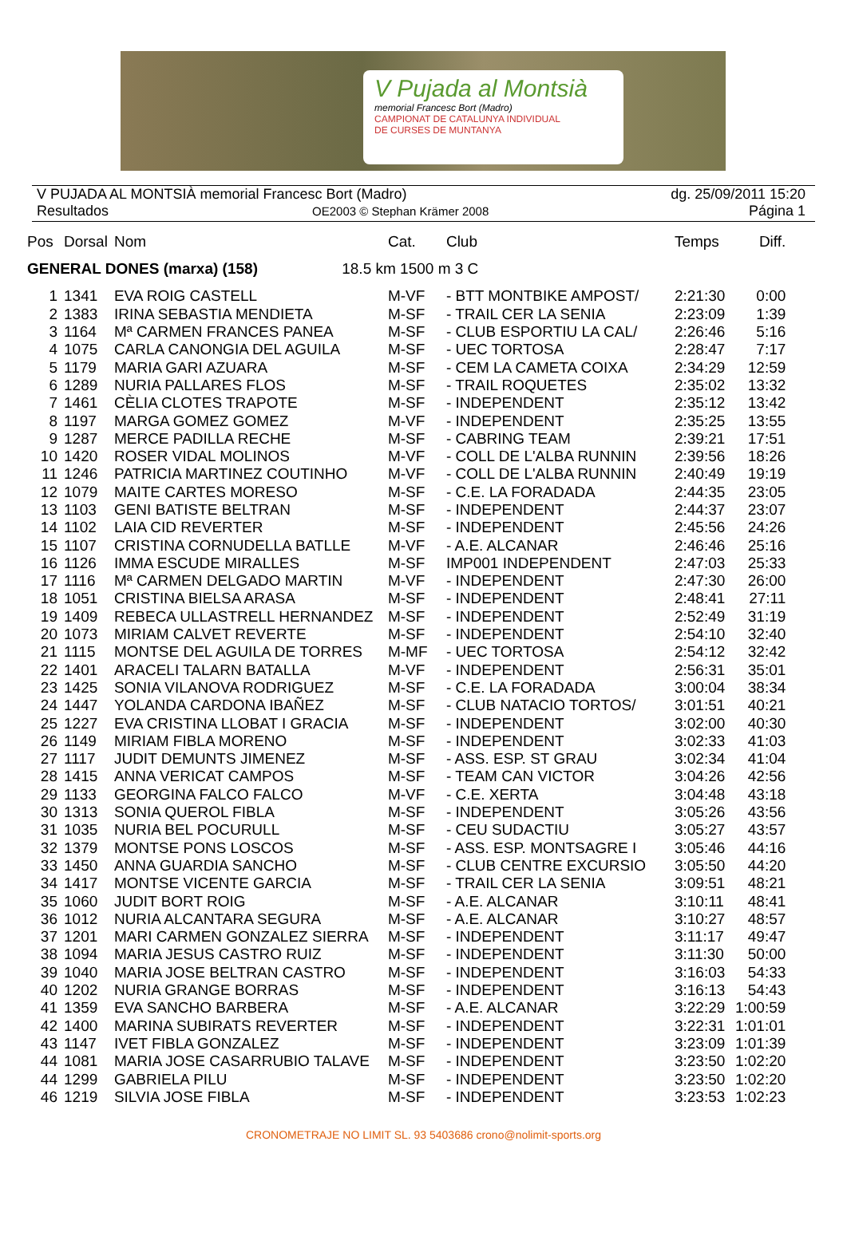V Pujada al Montsià
memorial Francesc Bort (Madro)
CAMPIONAT DE CATALUNYA INDIVIDUAL
DE CURSES DE MUNTANYA
V PUJADA AL MONTSIÀ memorial Francesc Bort (Madro)
Resultados OE2003 © Stephan Krämer 2008
dg. 25/09/2011 15:20
Página 1
| Pos | Dorsal | Nom | Cat. | Club | Temps | Diff. |
| --- | --- | --- | --- | --- | --- | --- |
| GENERAL DONES (marxa) (158) 18.5 km 1500 m 3 C | | | | | | |
| 1 | 1341 | EVA ROIG CASTELL | M-VF | - BTT MONTBIKE AMPOST/ | 2:21:30 | 0:00 |
| 2 | 1383 | IRINA SEBASTIA MENDIETA | M-SF | - TRAIL CER LA SENIA | 2:23:09 | 1:39 |
| 3 | 1164 | Mª CARMEN FRANCES PANEA | M-SF | - CLUB ESPORTIU LA CAL/ | 2:26:46 | 5:16 |
| 4 | 1075 | CARLA CANONGIA DEL AGUILA | M-SF | - UEC TORTOSA | 2:28:47 | 7:17 |
| 5 | 1179 | MARIA GARI AZUARA | M-SF | - CEM LA CAMETA COIXA | 2:34:29 | 12:59 |
| 6 | 1289 | NURIA PALLARES FLOS | M-SF | - TRAIL ROQUETES | 2:35:02 | 13:32 |
| 7 | 1461 | CÈLIA CLOTES TRAPOTE | M-SF | - INDEPENDENT | 2:35:12 | 13:42 |
| 8 | 1197 | MARGA GOMEZ GOMEZ | M-VF | - INDEPENDENT | 2:35:25 | 13:55 |
| 9 | 1287 | MERCE PADILLA RECHE | M-SF | - CABRING TEAM | 2:39:21 | 17:51 |
| 10 | 1420 | ROSER VIDAL MOLINOS | M-VF | - COLL DE L'ALBA RUNNIN | 2:39:56 | 18:26 |
| 11 | 1246 | PATRICIA MARTINEZ COUTINHO | M-VF | - COLL DE L'ALBA RUNNIN | 2:40:49 | 19:19 |
| 12 | 1079 | MAITE CARTES MORESO | M-SF | - C.E. LA FORADADA | 2:44:35 | 23:05 |
| 13 | 1103 | GENI BATISTE BELTRAN | M-SF | - INDEPENDENT | 2:44:37 | 23:07 |
| 14 | 1102 | LAIA CID REVERTER | M-SF | - INDEPENDENT | 2:45:56 | 24:26 |
| 15 | 1107 | CRISTINA CORNUDELLA BATLLE | M-VF | - A.E. ALCANAR | 2:46:46 | 25:16 |
| 16 | 1126 | IMMA ESCUDE MIRALLES | M-SF | IMP001 INDEPENDENT | 2:47:03 | 25:33 |
| 17 | 1116 | Mª CARMEN DELGADO MARTIN | M-VF | - INDEPENDENT | 2:47:30 | 26:00 |
| 18 | 1051 | CRISTINA BIELSA ARASA | M-SF | - INDEPENDENT | 2:48:41 | 27:11 |
| 19 | 1409 | REBECA ULLASTRELL HERNANDEZ | M-SF | - INDEPENDENT | 2:52:49 | 31:19 |
| 20 | 1073 | MIRIAM CALVET REVERTE | M-SF | - INDEPENDENT | 2:54:10 | 32:40 |
| 21 | 1115 | MONTSE DEL AGUILA DE TORRES | M-MF | - UEC TORTOSA | 2:54:12 | 32:42 |
| 22 | 1401 | ARACELI TALARN BATALLA | M-VF | - INDEPENDENT | 2:56:31 | 35:01 |
| 23 | 1425 | SONIA VILANOVA RODRIGUEZ | M-SF | - C.E. LA FORADADA | 3:00:04 | 38:34 |
| 24 | 1447 | YOLANDA CARDONA IBAÑEZ | M-SF | - CLUB NATACIO TORTOS/ | 3:01:51 | 40:21 |
| 25 | 1227 | EVA CRISTINA LLOBAT I GRACIA | M-SF | - INDEPENDENT | 3:02:00 | 40:30 |
| 26 | 1149 | MIRIAM FIBLA MORENO | M-SF | - INDEPENDENT | 3:02:33 | 41:03 |
| 27 | 1117 | JUDIT DEMUNTS JIMENEZ | M-SF | - ASS. ESP. ST GRAU | 3:02:34 | 41:04 |
| 28 | 1415 | ANNA VERICAT CAMPOS | M-SF | - TEAM CAN VICTOR | 3:04:26 | 42:56 |
| 29 | 1133 | GEORGINA FALCO FALCO | M-VF | - C.E. XERTA | 3:04:48 | 43:18 |
| 30 | 1313 | SONIA QUEROL FIBLA | M-SF | - INDEPENDENT | 3:05:26 | 43:56 |
| 31 | 1035 | NURIA BEL POCURULL | M-SF | - CEU SUDACTIU | 3:05:27 | 43:57 |
| 32 | 1379 | MONTSE PONS LOSCOS | M-SF | - ASS. ESP. MONTSAGRE I | 3:05:46 | 44:16 |
| 33 | 1450 | ANNA GUARDIA SANCHO | M-SF | - CLUB CENTRE EXCURSIO | 3:05:50 | 44:20 |
| 34 | 1417 | MONTSE VICENTE GARCIA | M-SF | - TRAIL CER LA SENIA | 3:09:51 | 48:21 |
| 35 | 1060 | JUDIT BORT ROIG | M-SF | - A.E. ALCANAR | 3:10:11 | 48:41 |
| 36 | 1012 | NURIA ALCANTARA SEGURA | M-SF | - A.E. ALCANAR | 3:10:27 | 48:57 |
| 37 | 1201 | MARI CARMEN GONZALEZ SIERRA | M-SF | - INDEPENDENT | 3:11:17 | 49:47 |
| 38 | 1094 | MARIA JESUS CASTRO RUIZ | M-SF | - INDEPENDENT | 3:11:30 | 50:00 |
| 39 | 1040 | MARIA JOSE BELTRAN CASTRO | M-SF | - INDEPENDENT | 3:16:03 | 54:33 |
| 40 | 1202 | NURIA GRANGE BORRAS | M-SF | - INDEPENDENT | 3:16:13 | 54:43 |
| 41 | 1359 | EVA SANCHO BARBERA | M-SF | - A.E. ALCANAR | 3:22:29 | 1:00:59 |
| 42 | 1400 | MARINA SUBIRATS REVERTER | M-SF | - INDEPENDENT | 3:22:31 | 1:01:01 |
| 43 | 1147 | IVET FIBLA GONZALEZ | M-SF | - INDEPENDENT | 3:23:09 | 1:01:39 |
| 44 | 1081 | MARIA JOSE CASARRUBIO TALAVE | M-SF | - INDEPENDENT | 3:23:50 | 1:02:20 |
| 44 | 1299 | GABRIELA PILU | M-SF | - INDEPENDENT | 3:23:50 | 1:02:20 |
| 46 | 1219 | SILVIA JOSE FIBLA | M-SF | - INDEPENDENT | 3:23:53 | 1:02:23 |
CRONOMETRAJE NO LIMIT SL. 93 5403686 crono@nolimit-sports.org